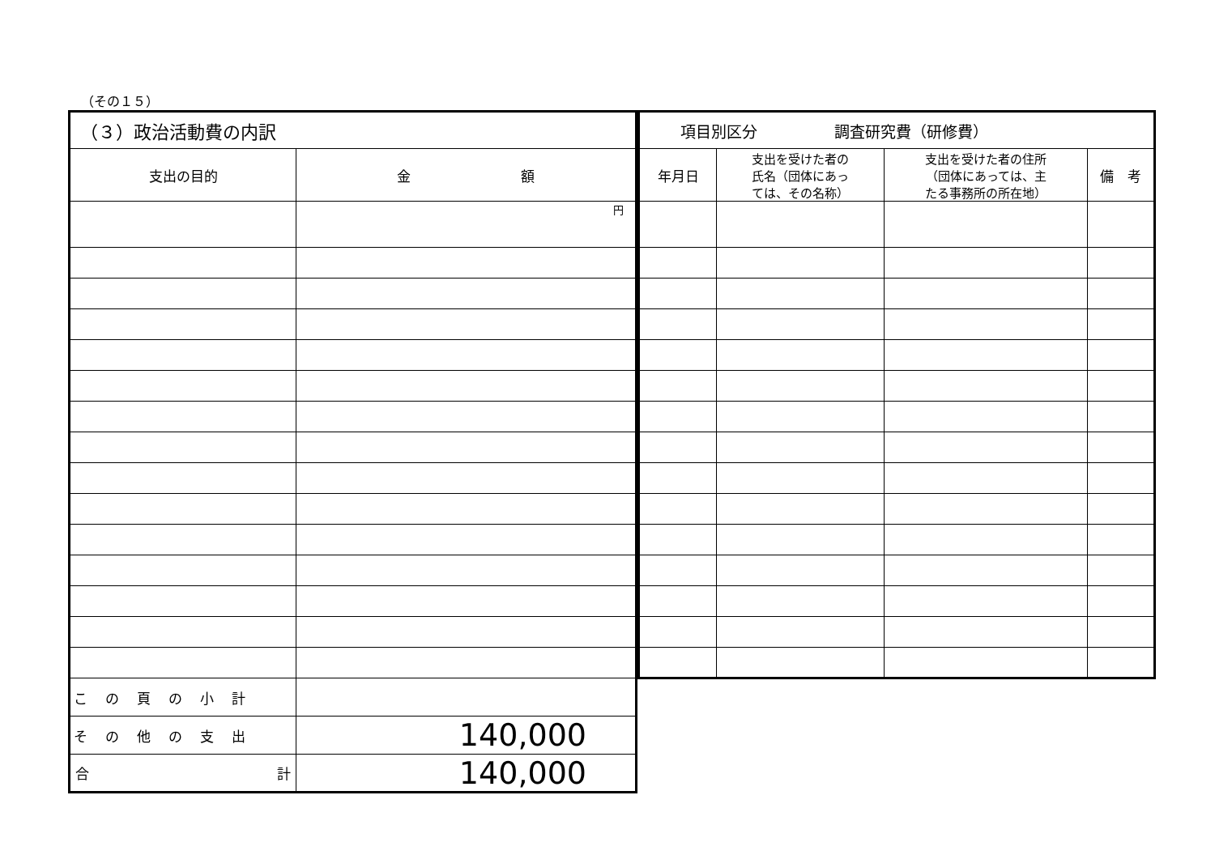（その１５）
| （３）政治活動費の内訳 | |
| 支出の目的 | 金 額 |
| | 円 |
| この頁の小計 | |
| その他の支出 | 140,000 |
| 合 計 | 140,000 |
| 項目別区分 調査研究費（研修費） | | | |
| 年月日 | 支出を受けた者の 氏名（団体にあっ ては、その名称） | 支出を受けた者の住所 （団体にあっては、主 たる事務所の所在地） | 備 考 |